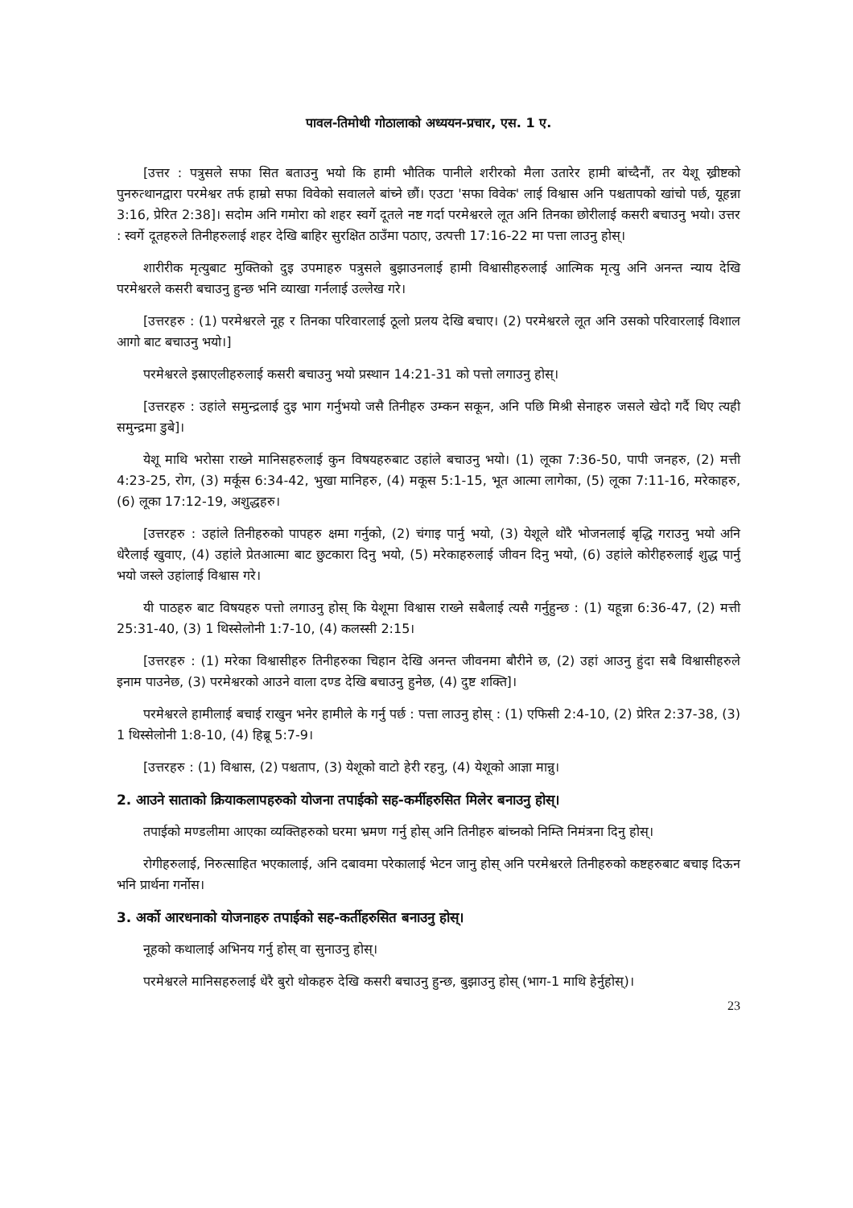पावल-तिमोथी गोठालाको अध्ययन-प्रचार, एस. 1 ए.
[उत्तर : पत्रुसले सफा सित बताउनु भयो कि हामी भौतिक पानीले शरीरको मैला उतारेर हामी बांच्दैनौं, तर येशू ख्रीष्टको पुनरुत्थानद्वारा परमेश्वर तर्फ हाम्रो सफा विवेको सवालले बांच्ने छौं। एउटा 'सफा विवेक' लाई विश्वास अनि पश्चतापको खांचो पर्छ, यूहन्ना 3:16, प्रेरित 2:38]। सदोम अनि गमोरा को शहर स्वर्गे दूतले नष्ट गर्दा परमेश्वरले लूत अनि तिनका छोरीलाई कसरी बचाउनु भयो। उत्तर : स्वर्गे दूतहरुले तिनीहरुलाई शहर देखि बाहिर सुरक्षित ठाउँमा पठाए, उत्पत्ती 17:16-22 मा पत्ता लाउनु होस्।
शारीरीक मृत्युबाट मुक्तिको दुइ उपमाहरु पत्रुसले बुझाउनलाई हामी विश्वासीहरुलाई आत्मिक मृत्यु अनि अनन्त न्याय देखि परमेश्वरले कसरी बचाउनु हुन्छ भनि व्याखा गर्नलाई उल्लेख गरे।
[उत्तरहरु : (1) परमेश्वरले नूह र तिनका परिवारलाई ठूलो प्रलय देखि बचाए। (2) परमेश्वरले लूत अनि उसको परिवारलाई विशाल आगो बाट बचाउनु भयो।]
परमेश्वरले इस्राएलीहरुलाई कसरी बचाउनु भयो प्रस्थान 14:21-31 को पत्तो लगाउनु होस्।
[उत्तरहरु : उहांले समुन्द्रलाई दुइ भाग गर्नुभयो जसै तिनीहरु उम्कन सकून, अनि पछि मिश्री सेनाहरु जसले खेदो गर्दै थिए त्यही समुन्द्रमा डुबे]।
येशू माथि भरोसा राख्ने मानिसहरुलाई कुन विषयहरुबाट उहांले बचाउनु भयो। (1) लूका 7:36-50, पापी जनहरु, (2) मत्ती 4:23-25, रोग, (3) मर्कूस 6:34-42, भुखा मानिहरु, (4) मकूस 5:1-15, भूत आत्मा लागेका, (5) लूका 7:11-16, मरेकाहरु, (6) लूका 17:12-19, अशुद्धहरु।
[उत्तरहरु : उहांले तिनीहरुको पापहरु क्षमा गर्नुको, (2) चंगाइ पार्नु भयो, (3) येशूले थोरै भोजनलाई बृद्धि गराउनु भयो अनि धेरैलाई खुवाए, (4) उहांले प्रेतआत्मा बाट छुटकारा दिनु भयो, (5) मरेकाहरुलाई जीवन दिनु भयो, (6) उहांले कोरीहरुलाई शुद्ध पार्नु भयो जस्ले उहांलाई विश्वास गरे।
यी पाठहरु बाट विषयहरु पत्तो लगाउनु होस् कि येशूमा विश्वास राख्ने सबैलाई त्यसै गर्नुहुन्छ : (1) यहून्ना 6:36-47, (2) मत्ती 25:31-40, (3) 1 थिस्सेलोनी 1:7-10, (4) कलस्सी 2:15।
[उत्तरहरु : (1) मरेका विश्वासीहरु तिनीहरुका चिहान देखि अनन्त जीवनमा बौरीने छ, (2) उहां आउनु हुंदा सबै विश्वासीहरुले इनाम पाउनेछ, (3) परमेश्वरको आउने वाला दण्ड देखि बचाउनु हुनेछ, (4) दुष्ट शक्ति]।
परमेश्वरले हामीलाई बचाई राखुन भनेर हामीले के गर्नु पर्छ : पत्ता लाउनु होस् : (1) एफिसी 2:4-10, (2) प्रेरित 2:37-38, (3) 1 थिस्सेलोनी 1:8-10, (4) हिब्रू 5:7-9।
[उत्तरहरु : (1) विश्वास, (2) पश्चताप, (3) येशूको वाटो हेरी रहनु, (4) येशूको आज्ञा मान्नु।
2. आउने साताको क्रियाकलापहरुको योजना तपाईको सह-कर्मीहरुसित मिलेर बनाउनु होस्।
तपाईको मण्डलीमा आएका व्यक्तिहरुको घरमा भ्रमण गर्नु होस् अनि तिनीहरु बांच्नको निम्ति निमंत्रना दिनु होस्।
रोगीहरुलाई, निरुत्साहित भएकालाई, अनि दबावमा परेकालाई भेटन जानु होस् अनि परमेश्वरले तिनीहरुको कष्टहरुबाट बचाइ दिऊन भनि प्रार्थना गर्नोस।
3. अर्को आरधनाको योजनाहरु तपाईको सह-कर्तीहरुसित बनाउनु होस्।
नूहको कथालाई अभिनय गर्नु होस् वा सुनाउनु होस्।
परमेश्वरले मानिसहरुलाई धेरै बुरो थोकहरु देखि कसरी बचाउनु हुन्छ, बुझाउनु होस् (भाग-1 माथि हेर्नुहोस्)।
23